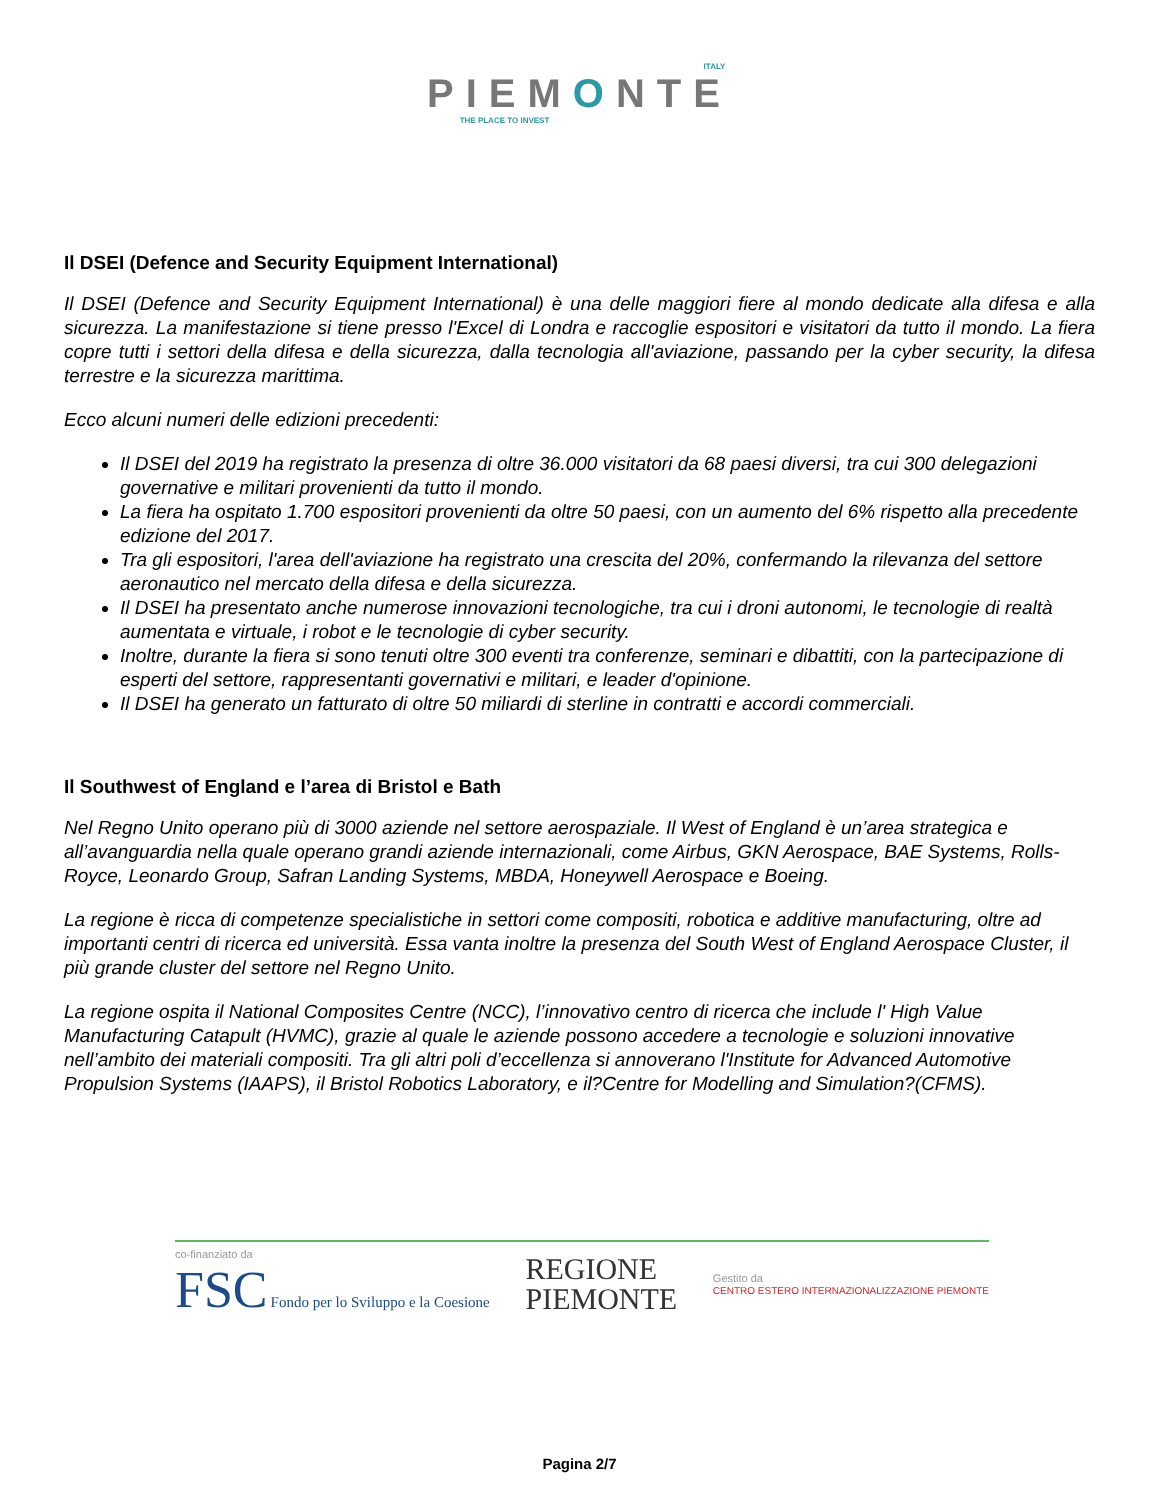ITALY
PIEMONTE
THE PLACE TO INVEST
Il DSEI (Defence and Security Equipment International)
Il DSEI (Defence and Security Equipment International) è una delle maggiori fiere al mondo dedicate alla difesa e alla sicurezza. La manifestazione si tiene presso l'Excel di Londra e raccoglie espositori e visitatori da tutto il mondo. La fiera copre tutti i settori della difesa e della sicurezza, dalla tecnologia all'aviazione, passando per la cyber security, la difesa terrestre e la sicurezza marittima.
Ecco alcuni numeri delle edizioni precedenti:
Il DSEI del 2019 ha registrato la presenza di oltre 36.000 visitatori da 68 paesi diversi, tra cui 300 delegazioni governative e militari provenienti da tutto il mondo.
La fiera ha ospitato 1.700 espositori provenienti da oltre 50 paesi, con un aumento del 6% rispetto alla precedente edizione del 2017.
Tra gli espositori, l'area dell'aviazione ha registrato una crescita del 20%, confermando la rilevanza del settore aeronautico nel mercato della difesa e della sicurezza.
Il DSEI ha presentato anche numerose innovazioni tecnologiche, tra cui i droni autonomi, le tecnologie di realtà aumentata e virtuale, i robot e le tecnologie di cyber security.
Inoltre, durante la fiera si sono tenuti oltre 300 eventi tra conferenze, seminari e dibattiti, con la partecipazione di esperti del settore, rappresentanti governativi e militari, e leader d'opinione.
Il DSEI ha generato un fatturato di oltre 50 miliardi di sterline in contratti e accordi commerciali.
Il Southwest of England e l’area di Bristol e Bath
Nel Regno Unito operano più di 3000 aziende nel settore aerospaziale. Il West of England è un’area strategica e all’avanguardia nella quale operano grandi aziende internazionali, come Airbus, GKN Aerospace, BAE Systems, Rolls-Royce, Leonardo Group, Safran Landing Systems, MBDA, Honeywell Aerospace e Boeing.
La regione è ricca di competenze specialistiche in settori come compositi, robotica e additive manufacturing, oltre ad importanti centri di ricerca ed università. Essa vanta inoltre la presenza del South West of England Aerospace Cluster, il più grande cluster del settore nel Regno Unito.
La regione ospita il National Composites Centre (NCC), l’innovativo centro di ricerca che include l' High Value Manufacturing Catapult (HVMC), grazie al quale le aziende possono accedere a tecnologie e soluzioni innovative nell’ambito dei materiali compositi. Tra gli altri poli d’eccellenza si annoverano l'Institute for Advanced Automotive Propulsion Systems (IAAPS), il Bristol Robotics Laboratory, e il?Centre for Modelling and Simulation?(CFMS).
co-finanziato da
FSC Fondo per lo Sviluppo e la Coesione
REGIONE
PIEMONTE
Gestito da
CENTRO ESTERO INTERNAZIONALIZZAZIONE PIEMONTE
Pagina 2/7